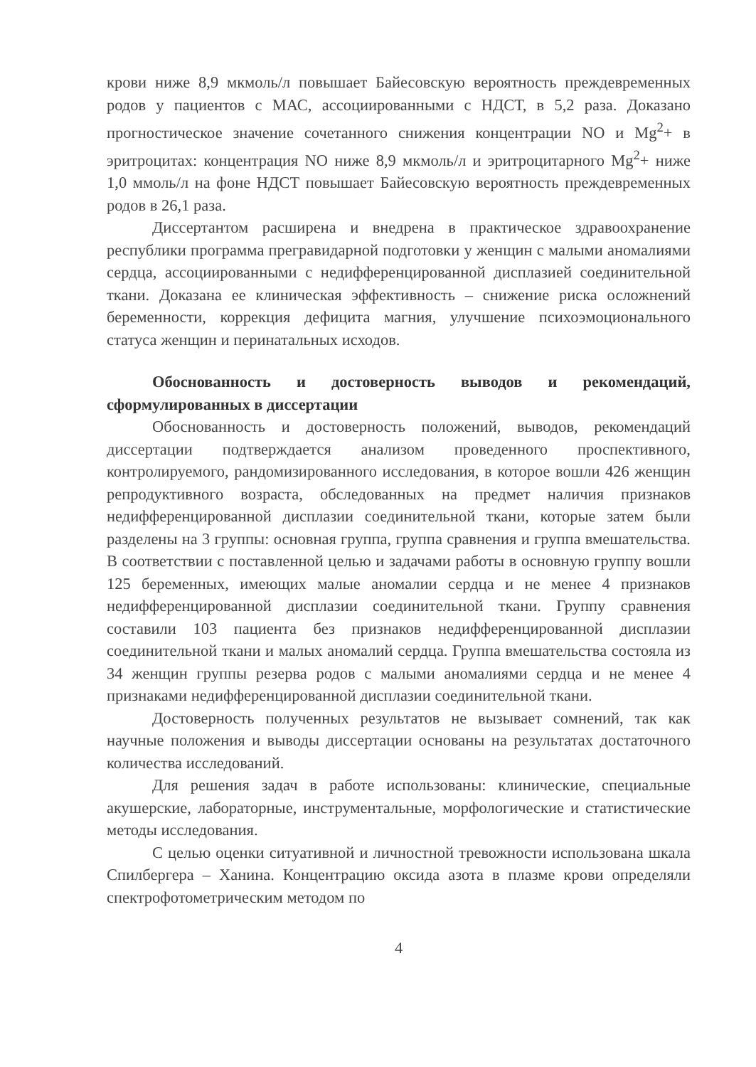крови ниже 8,9 мкмоль/л повышает Байесовскую вероятность преждевременных родов у пациентов с МАС, ассоциированными с НДСТ, в 5,2 раза. Доказано прогностическое значение сочетанного снижения концентрации NO и Mg<sup>2</sup>+ в эритроцитах: концентрация NO ниже 8,9 мкмоль/л и эритроцитарного Mg<sup>2</sup>+ ниже 1,0 ммоль/л на фоне НДСТ повышает Байесовскую вероятность преждевременных родов в 26,1 раза.
Диссертантом расширена и внедрена в практическое здравоохранение республики программа прегравидарной подготовки у женщин с малыми аномалиями сердца, ассоциированными с недифференцированной дисплазией соединительной ткани. Доказана ее клиническая эффективность – снижение риска осложнений беременности, коррекция дефицита магния, улучшение психоэмоционального статуса женщин и перинатальных исходов.
Обоснованность и достоверность выводов и рекомендаций, сформулированных в диссертации
Обоснованность и достоверность положений, выводов, рекомендаций диссертации подтверждается анализом проведенного проспективного, контролируемого, рандомизированного исследования, в которое вошли 426 женщин репродуктивного возраста, обследованных на предмет наличия признаков недифференцированной дисплазии соединительной ткани, которые затем были разделены на 3 группы: основная группа, группа сравнения и группа вмешательства. В соответствии с поставленной целью и задачами работы в основную группу вошли 125 беременных, имеющих малые аномалии сердца и не менее 4 признаков недифференцированной дисплазии соединительной ткани. Группу сравнения составили 103 пациента без признаков недифференцированной дисплазии соединительной ткани и малых аномалий сердца. Группа вмешательства состояла из 34 женщин группы резерва родов с малыми аномалиями сердца и не менее 4 признаками недифференцированной дисплазии соединительной ткани.
Достоверность полученных результатов не вызывает сомнений, так как научные положения и выводы диссертации основаны на результатах достаточного количества исследований.
Для решения задач в работе использованы: клинические, специальные акушерские, лабораторные, инструментальные, морфологические и статистические методы исследования.
С целью оценки ситуативной и личностной тревожности использована шкала Спилбергера – Ханина. Концентрацию оксида азота в плазме крови определяли спектрофотометрическим методом по
4